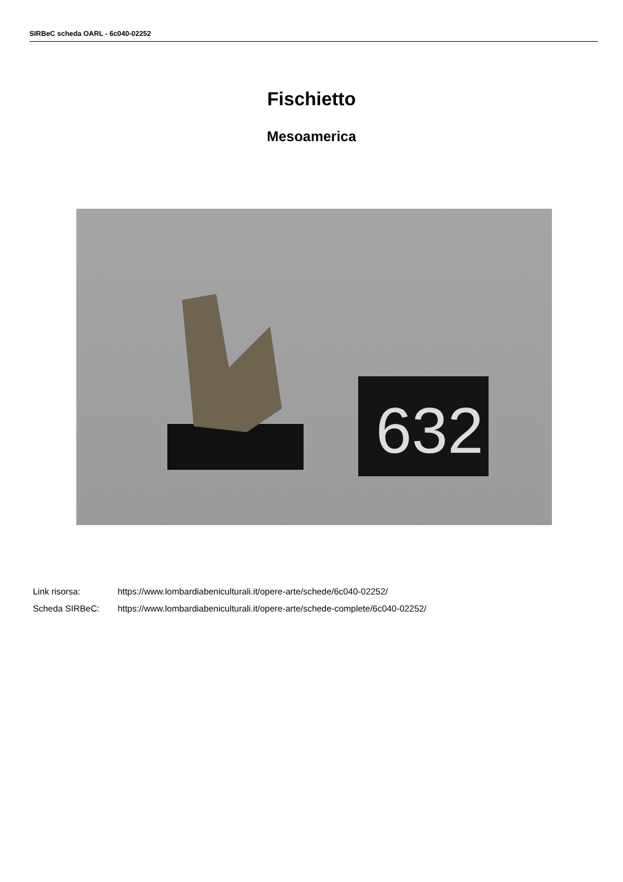SIRBeC scheda OARL - 6c040-02252
Fischietto
Mesoamerica
632
Link risorsa: https://www.lombardiabeniculturali.it/opere-arte/schede/6c040-02252/
Scheda SIRBeC: https://www.lombardiabeniculturali.it/opere-arte/schede-complete/6c040-02252/